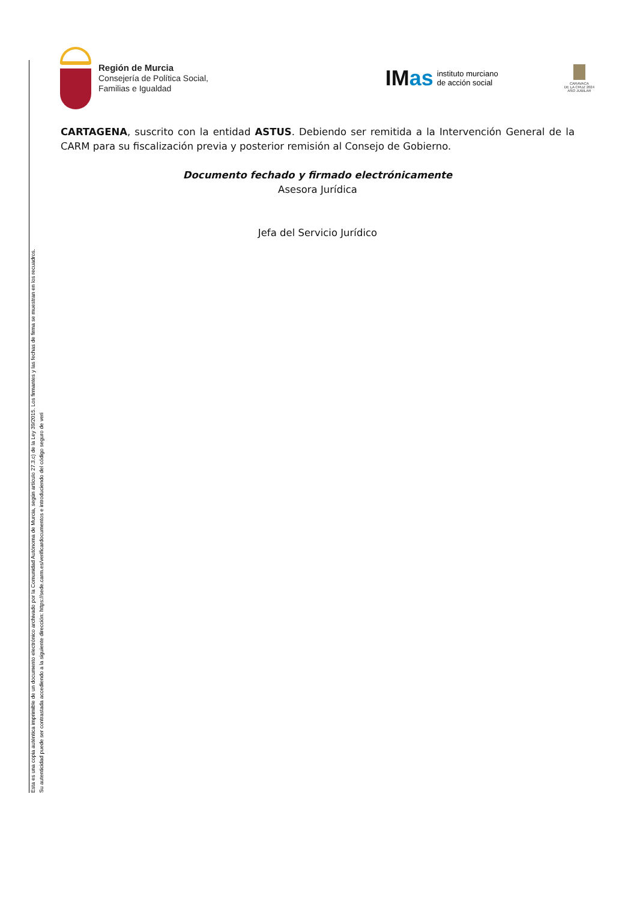Región de Murcia
Consejería de Política Social,
Familias e Igualdad
IMas
instituto murciano
de acción social
CARAVACA
DE LA CRUZ 2024
AÑO JUBILAR
CARTAGENA, suscrito con la entidad ASTUS. Debiendo ser remitida a la Intervención General de la CARM para su fiscalización previa y posterior remisión al Consejo de Gobierno.
Documento fechado y firmado electrónicamente
Asesora Jurídica
Jefa del Servicio Jurídico
Esta es una copia auténtica imprimible de un documento electrónico archivado por la Comunidad Autónoma de Murcia, según artículo 27.3.c) de la Ley 39/2015. Los firmantes y las fechas de firma se muestran en los recuadros.
Su autenticidad puede ser contrastada accediendo a la siguiente dirección: https://sede.carm.es/verificardocumentos e introduciendo del código seguro de veri